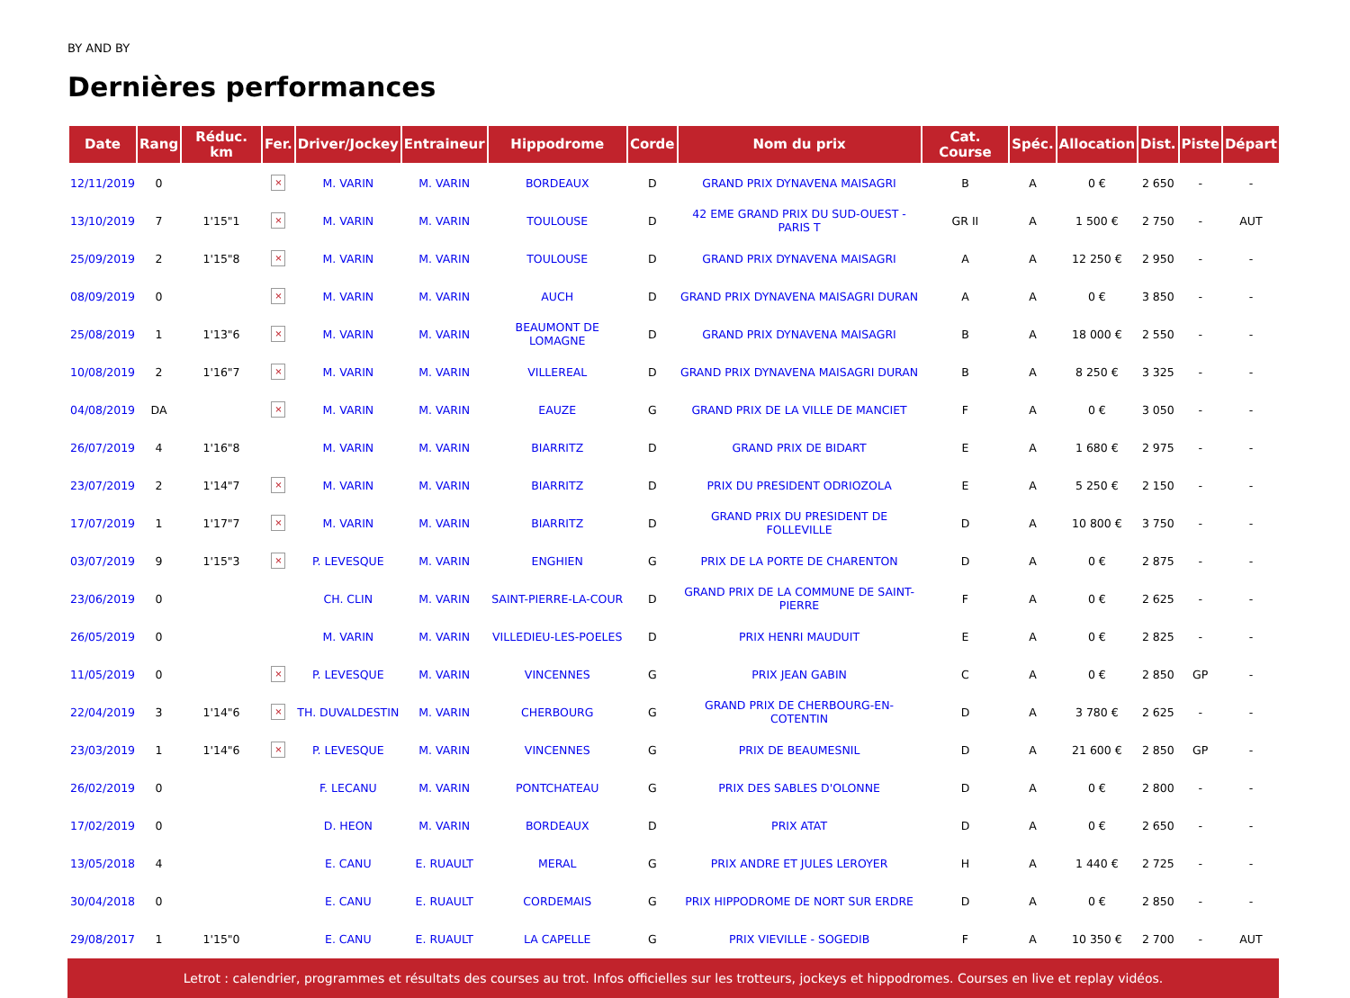BY AND BY
Dernières performances
| Date | Rang | Réduc. km | Fer. | Driver/Jockey | Entraineur | Hippodrome | Corde | Nom du prix | Cat. Course | Spéc. | Allocation | Dist. | Piste | Départ |
| --- | --- | --- | --- | --- | --- | --- | --- | --- | --- | --- | --- | --- | --- | --- |
| 12/11/2019 | 0 | | × | M. VARIN | M. VARIN | BORDEAUX | D | GRAND PRIX DYNAVENA MAISAGRI | B | A | 0 € | 2 650 | - | - |
| 13/10/2019 | 7 | 1'15"1 | × | M. VARIN | M. VARIN | TOULOUSE | D | 42 EME GRAND PRIX DU SUD-OUEST - PARIS T | GR II | A | 1 500 € | 2 750 | - | AUT |
| 25/09/2019 | 2 | 1'15"8 | × | M. VARIN | M. VARIN | TOULOUSE | D | GRAND PRIX DYNAVENA MAISAGRI | A | A | 12 250 € | 2 950 | - | - |
| 08/09/2019 | 0 | | × | M. VARIN | M. VARIN | AUCH | D | GRAND PRIX DYNAVENA MAISAGRI DURAN | A | A | 0 € | 3 850 | - | - |
| 25/08/2019 | 1 | 1'13"6 | × | M. VARIN | M. VARIN | BEAUMONT DE LOMAGNE | D | GRAND PRIX DYNAVENA MAISAGRI | B | A | 18 000 € | 2 550 | - | - |
| 10/08/2019 | 2 | 1'16"7 | × | M. VARIN | M. VARIN | VILLEREAL | D | GRAND PRIX DYNAVENA MAISAGRI DURAN | B | A | 8 250 € | 3 325 | - | - |
| 04/08/2019 | DA | | × | M. VARIN | M. VARIN | EAUZE | G | GRAND PRIX DE LA VILLE DE MANCIET | F | A | 0 € | 3 050 | - | - |
| 26/07/2019 | 4 | 1'16"8 | | M. VARIN | M. VARIN | BIARRITZ | D | GRAND PRIX DE BIDART | E | A | 1 680 € | 2 975 | - | - |
| 23/07/2019 | 2 | 1'14"7 | × | M. VARIN | M. VARIN | BIARRITZ | D | PRIX DU PRESIDENT ODRIOZOLA | E | A | 5 250 € | 2 150 | - | - |
| 17/07/2019 | 1 | 1'17"7 | × | M. VARIN | M. VARIN | BIARRITZ | D | GRAND PRIX DU PRESIDENT DE FOLLEVILLE | D | A | 10 800 € | 3 750 | - | - |
| 03/07/2019 | 9 | 1'15"3 | × | P. LEVESQUE | M. VARIN | ENGHIEN | G | PRIX DE LA PORTE DE CHARENTON | D | A | 0 € | 2 875 | - | - |
| 23/06/2019 | 0 | | | CH. CLIN | M. VARIN | SAINT-PIERRE-LA-COUR | D | GRAND PRIX DE LA COMMUNE DE SAINT-PIERRE | F | A | 0 € | 2 625 | - | - |
| 26/05/2019 | 0 | | | M. VARIN | M. VARIN | VILLEDIEU-LES-POELES | D | PRIX HENRI MAUDUIT | E | A | 0 € | 2 825 | - | - |
| 11/05/2019 | 0 | | × | P. LEVESQUE | M. VARIN | VINCENNES | G | PRIX JEAN GABIN | C | A | 0 € | 2 850 | GP | - |
| 22/04/2019 | 3 | 1'14"6 | × | TH. DUVALDESTIN | M. VARIN | CHERBOURG | G | GRAND PRIX DE CHERBOURG-EN-COTENTIN | D | A | 3 780 € | 2 625 | - | - |
| 23/03/2019 | 1 | 1'14"6 | × | P. LEVESQUE | M. VARIN | VINCENNES | G | PRIX DE BEAUMESNIL | D | A | 21 600 € | 2 850 | GP | - |
| 26/02/2019 | 0 | | | F. LECANU | M. VARIN | PONTCHATEAU | G | PRIX DES SABLES D'OLONNE | D | A | 0 € | 2 800 | - | - |
| 17/02/2019 | 0 | | | D. HEON | M. VARIN | BORDEAUX | D | PRIX ATAT | D | A | 0 € | 2 650 | - | - |
| 13/05/2018 | 4 | | | E. CANU | E. RUAULT | MERAL | G | PRIX ANDRE ET JULES LEROYER | H | A | 1 440 € | 2 725 | - | - |
| 30/04/2018 | 0 | | | E. CANU | E. RUAULT | CORDEMAIS | G | PRIX HIPPODROME DE NORT SUR ERDRE | D | A | 0 € | 2 850 | - | - |
| 29/08/2017 | 1 | 1'15"0 | | E. CANU | E. RUAULT | LA CAPELLE | G | PRIX VIEVILLE - SOGEDIB | F | A | 10 350 € | 2 700 | - | AUT |
Letrot : calendrier, programmes et résultats des courses au trot. Infos officielles sur les trotteurs, jockeys et hippodromes. Courses en live et replay vidéos.